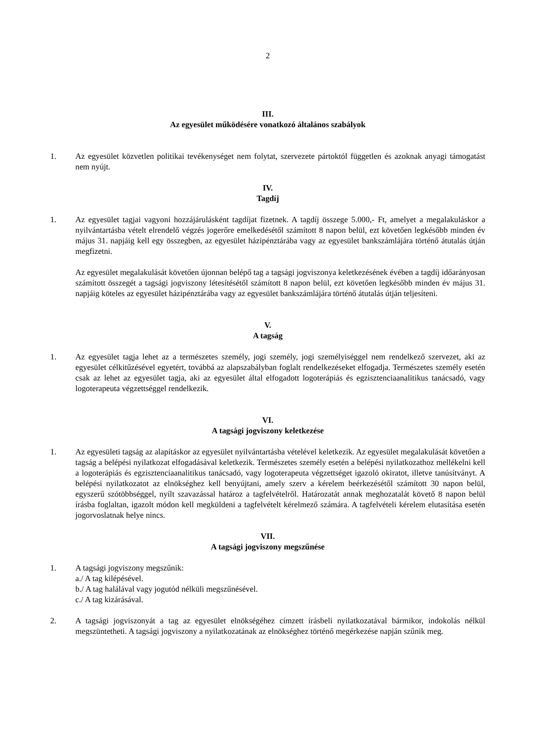2
III.
Az egyesület működésére vonatkozó általános szabályok
1. Az egyesület közvetlen politikai tevékenységet nem folytat, szervezete pártoktól független és azoknak anyagi támogatást nem nyújt.
IV.
Tagdíj
1. Az egyesület tagjai vagyoni hozzájárulásként tagdíjat fizetnek. A tagdíj összege 5.000,- Ft, amelyet a megalakuláskor a nyilvántartásba vételt elrendelő végzés jogerőre emelkedésétől számított 8 napon belül, ezt követően legkésőbb minden év május 31. napjáig kell egy összegben, az egyesület házipénztárába vagy az egyesület bankszámlájára történő átutalás útján megfizetni.
Az egyesület megalakulását követően újonnan belépő tag a tagsági jogviszonya keletkezésének évében a tagdíj időarányosan számított összegét a tagsági jogviszony létesítésétől számított 8 napon belül, ezt követően legkésőbb minden év május 31. napjáig köteles az egyesület házipénztárába vagy az egyesület bankszámlájára történő átutalás útján teljesíteni.
V.
A tagság
1. Az egyesület tagja lehet az a természetes személy, jogi személy, jogi személyiséggel nem rendelkező szervezet, aki az egyesület célkitűzésével egyetért, továbbá az alapszabályban foglalt rendelkezéseket elfogadja. Természetes személy esetén csak az lehet az egyesület tagja, aki az egyesület által elfogadott logoterápiás és egzisztenciaanalitikus tanácsadó, vagy logoterapeuta végzettséggel rendelkezik.
VI.
A tagsági jogviszony keletkezése
1. Az egyesületi tagság az alapításkor az egyesület nyilvántartásba vételével keletkezik. Az egyesület megalakulását követően a tagság a belépési nyilatkozat elfogadásával keletkezik. Természetes személy esetén a belépési nyilatkozathoz mellékelni kell a logoterápiás és egzisztenciaanalitikus tanácsadó, vagy logoterapeuta végzettséget igazoló okiratot, illetve tanúsítványt. A belépési nyilatkozatot az elnökséghez kell benyújtani, amely szerv a kérelem beérkezésétől számított 30 napon belül, egyszerű szótöbbséggel, nyílt szavazással határoz a tagfelvételről. Határozatát annak meghozatalát követő 8 napon belül írásba foglaltan, igazolt módon kell megküldeni a tagfelvételt kérelmező számára. A tagfelvételi kérelem elutasítása esetén jogorvoslatnak helye nincs.
VII.
A tagsági jogviszony megszűnése
1. A tagsági jogviszony megszűnik:
a./ A tag kilépésével.
b./ A tag halálával vagy jogutód nélküli megszűnésével.
c./ A tag kizárásával.
2. A tagsági jogviszonyát a tag az egyesület elnökségéhez címzett írásbeli nyilatkozatával bármikor, indokolás nélkül megszüntetheti. A tagsági jogviszony a nyilatkozatának az elnökséghez történő megérkezése napján szűnik meg.